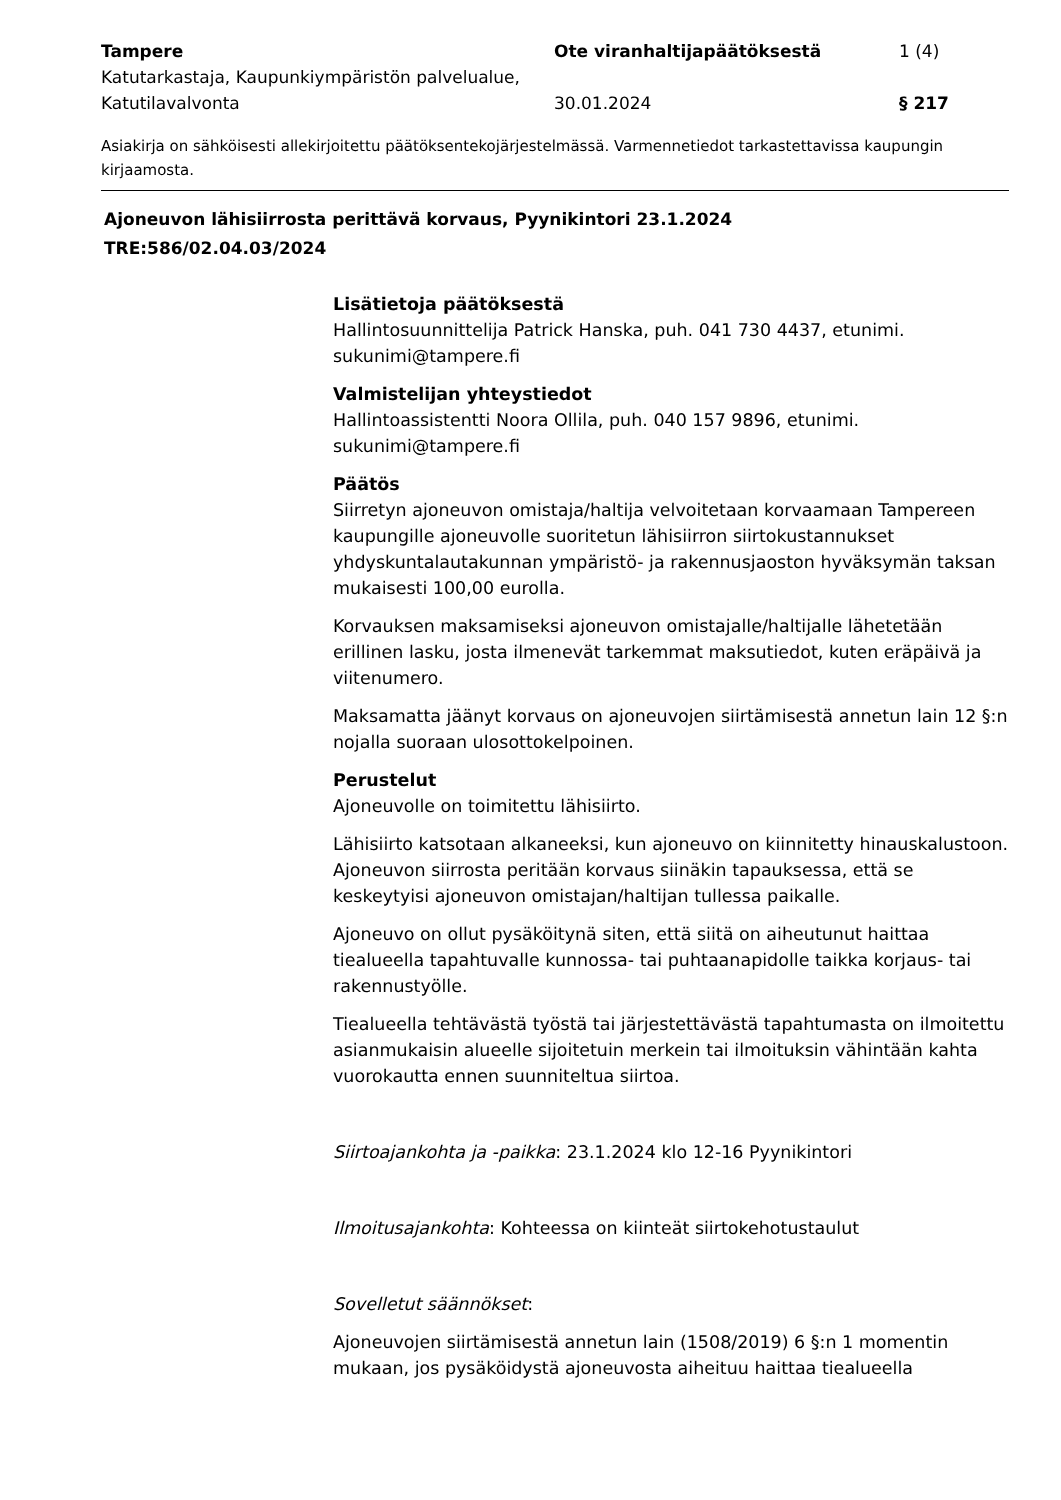Tampere
Katutarkastaja, Kaupunkiympäristön palvelualue, Katutilavalvonta
Ote viranhaltijapäätöksestä
30.01.2024
1 (4)
§ 217
Asiakirja on sähköisesti allekirjoitettu päätöksentekojärjestelmässä. Varmennetiedot tarkastettavissa kaupungin kirjaamosta.
Ajoneuvon lähisiirrosta perittävä korvaus, Pyynikintori 23.1.2024
TRE:586/02.04.03/2024
Lisätietoja päätöksestä
Hallintosuunnittelija Patrick Hanska, puh. 041 730 4437, etunimi. sukunimi@tampere.fi
Valmistelijan yhteystiedot
Hallintoassistentti Noora Ollila, puh. 040 157 9896, etunimi. sukunimi@tampere.fi
Päätös
Siirretyn ajoneuvon omistaja/haltija velvoitetaan korvaamaan Tampereen kaupungille ajoneuvolle suoritetun lähisiirron siirtokustannukset yhdyskuntalautakunnan ympäristö- ja rakennusjaoston hyväksymän taksan mukaisesti 100,00 eurolla.
Korvauksen maksamiseksi ajoneuvon omistajalle/haltijalle lähetetään erillinen lasku, josta ilmenevät tarkemmat maksutiedot, kuten eräpäivä ja viitenumero.
Maksamatta jäänyt korvaus on ajoneuvojen siirtämisestä annetun lain 12 §:n nojalla suoraan ulosottokelpoinen.
Perustelut
Ajoneuvolle on toimitettu lähisiirto.
Lähisiirto katsotaan alkaneeksi, kun ajoneuvo on kiinnitetty hinauskalustoon. Ajoneuvon siirrosta peritään korvaus siinäkin tapauksessa, että se keskeytyisi ajoneuvon omistajan/haltijan tullessa paikalle.
Ajoneuvo on ollut pysäköitynä siten, että siitä on aiheutunut haittaa tiealueella tapahtuvalle kunnossa- tai puhtaanapidolle taikka korjaus- tai rakennustyölle.
Tiealueella tehtävästä työstä tai järjestettävästä tapahtumasta on ilmoitettu asianmukaisin alueelle sijoitetuin merkein tai ilmoituksin vähintään kahta vuorokautta ennen suunniteltua siirtoa.
Siirtoajankohta ja -paikka: 23.1.2024 klo 12-16 Pyynikintori
Ilmoitusajankohta: Kohteessa on kiinteät siirtokehotustaulut
Sovelletut säännökset:
Ajoneuvojen siirtämisestä annetun lain (1508/2019) 6 §:n 1 momentin mukaan, jos pysäköidystä ajoneuvosta aiheituu haittaa tiealueella